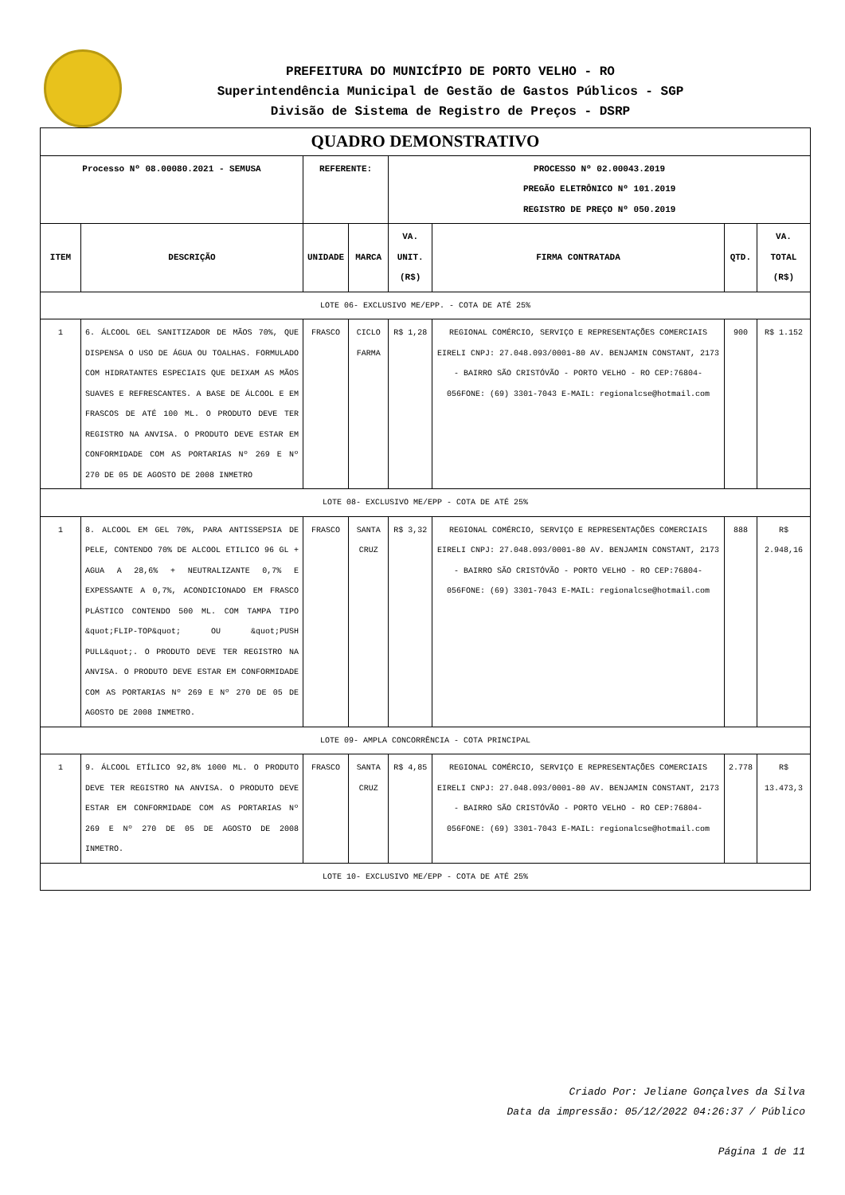PREFEITURA DO MUNICÍPIO DE PORTO VELHO - RO
Superintendência Municipal de Gestão de Gastos Públicos - SGP
Divisão de Sistema de Registro de Preços - DSRP
| QUADRO DEMONSTRATIVO | | | | | | | |
| Processo Nº 08.00080.2021 - SEMUSA | | REFERENTE: | | PROCESSO Nº 02.00043.2019 PREGÃO ELETRÔNICO Nº 101.2019 REGISTRO DE PREÇO Nº 050.2019 | | | |
| ITEM | DESCRIÇÃO | UNIDADE | MARCA | VA. UNIT. (R$) | FIRMA CONTRATADA | QTD. | VA. TOTAL (R$) |
| LOTE 06- EXCLUSIVO ME/EPP. - COTA DE ATÉ 25% | | | | | | | |
| 1 | 6. ÁLCOOL GEL SANITIZADOR DE MÃOS 70%, QUE DISPENSA O USO DE ÁGUA OU TOALHAS. FORMULADO COM HIDRATANTES ESPECIAIS QUE DEIXAM AS MÃOS SUAVES E REFRESCANTES. A BASE DE ÁLCOOL E EM FRASCOS DE ATÉ 100 ML. O PRODUTO DEVE TER REGISTRO NA ANVISA. O PRODUTO DEVE ESTAR EM CONFORMIDADE COM AS PORTARIAS Nº 269 E Nº 270 DE 05 DE AGOSTO DE 2008 INMETRO | FRASCO | CICLO FARMA | R$ 1,28 | REGIONAL COMÉRCIO, SERVIÇO E REPRESENTAÇÕES COMERCIAIS EIRELI CNPJ: 27.048.093/0001-80 AV. BENJAMIN CONSTANT, 2173 - BAIRRO SÃO CRISTÓVÃO - PORTO VELHO - RO CEP:76804-056FONE: (69) 3301-7043 E-MAIL: regionalcse@hotmail.com | 900 | R$ 1.152 |
| LOTE 08- EXCLUSIVO ME/EPP - COTA DE ATÉ 25% | | | | | | | |
| 1 | 8. ALCOOL EM GEL 70%, PARA ANTISSEPSIA DE PELE, CONTENDO 70% DE ALCOOL ETILICO 96 GL + AGUA A 28,6% + NEUTRALIZANTE 0,7% E EXPESSANTE A 0,7%, ACONDICIONADO EM FRASCO PLÁSTICO CONTENDO 500 ML. COM TAMPA TIPO &quot;FLIP-TOP&quot; OU &quot;PUSH PULL&quot;. O PRODUTO DEVE TER REGISTRO NA ANVISA. O PRODUTO DEVE ESTAR EM CONFORMIDADE COM AS PORTARIAS Nº 269 E Nº 270 DE 05 DE AGOSTO DE 2008 INMETRO. | FRASCO | SANTA CRUZ | R$ 3,32 | REGIONAL COMÉRCIO, SERVIÇO E REPRESENTAÇÕES COMERCIAIS EIRELI CNPJ: 27.048.093/0001-80 AV. BENJAMIN CONSTANT, 2173 - BAIRRO SÃO CRISTÓVÃO - PORTO VELHO - RO CEP:76804-056FONE: (69) 3301-7043 E-MAIL: regionalcse@hotmail.com | 888 | R$ 2.948,16 |
| LOTE 09- AMPLA CONCORRÊNCIA - COTA PRINCIPAL | | | | | | | |
| 1 | 9. ÁLCOOL ETÍLICO 92,8% 1000 ML. O PRODUTO DEVE TER REGISTRO NA ANVISA. O PRODUTO DEVE ESTAR EM CONFORMIDADE COM AS PORTARIAS Nº 269 E Nº 270 DE 05 DE AGOSTO DE 2008 INMETRO. | FRASCO | SANTA CRUZ | R$ 4,85 | REGIONAL COMÉRCIO, SERVIÇO E REPRESENTAÇÕES COMERCIAIS EIRELI CNPJ: 27.048.093/0001-80 AV. BENJAMIN CONSTANT, 2173 - BAIRRO SÃO CRISTÓVÃO - PORTO VELHO - RO CEP:76804-056FONE: (69) 3301-7043 E-MAIL: regionalcse@hotmail.com | 2.778 | R$ 13.473,3 |
| LOTE 10- EXCLUSIVO ME/EPP - COTA DE ATÉ 25% | | | | | | | |
Criado Por: Jeliane Gonçalves da Silva
Data da impressão: 05/12/2022 04:26:37 / Público
Página 1 de 11